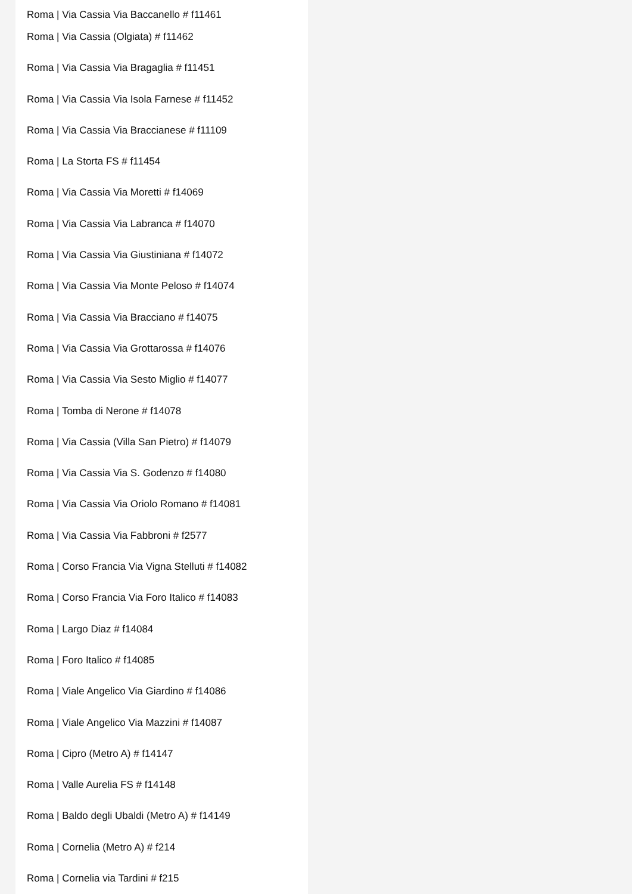Roma | Via Cassia Via Baccanello # f11461
Roma | Via Cassia (Olgiata) # f11462
Roma | Via Cassia Via Bragaglia # f11451
Roma | Via Cassia Via Isola Farnese # f11452
Roma | Via Cassia Via Braccianese # f11109
Roma | La Storta FS # f11454
Roma | Via Cassia Via Moretti # f14069
Roma | Via Cassia Via Labranca # f14070
Roma | Via Cassia Via Giustiniana # f14072
Roma | Via Cassia Via Monte Peloso # f14074
Roma | Via Cassia Via Bracciano # f14075
Roma | Via Cassia Via Grottarossa # f14076
Roma | Via Cassia Via Sesto Miglio # f14077
Roma | Tomba di Nerone # f14078
Roma | Via Cassia (Villa San Pietro) # f14079
Roma | Via Cassia Via S. Godenzo # f14080
Roma | Via Cassia Via Oriolo Romano # f14081
Roma | Via Cassia Via Fabbroni # f2577
Roma | Corso Francia Via Vigna Stelluti # f14082
Roma | Corso Francia Via Foro Italico # f14083
Roma | Largo Diaz # f14084
Roma | Foro Italico # f14085
Roma | Viale Angelico Via Giardino # f14086
Roma | Viale Angelico Via Mazzini # f14087
Roma | Cipro (Metro A) # f14147
Roma | Valle Aurelia FS # f14148
Roma | Baldo degli Ubaldi (Metro A) # f14149
Roma | Cornelia (Metro A) # f214
Roma | Cornelia via Tardini # f215